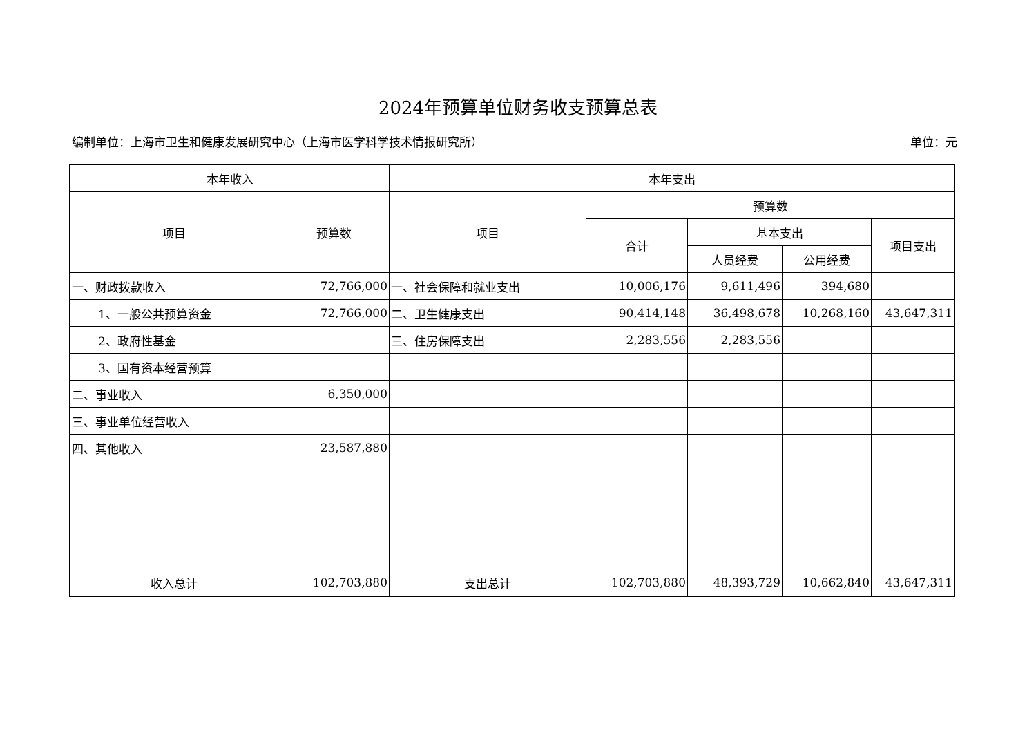2024年预算单位财务收支预算总表
编制单位：上海市卫生和健康发展研究中心（上海市医学科学技术情报研究所） 单位：元
| 本年收入 | | 本年支出 | | | | |
| --- | --- | --- | --- | --- | --- | --- |
| 项目 | 预算数 | 项目 | 预算数 | | | |
| | | | 合计 | 基本支出 | | 项目支出 |
| | | | | 人员经费 | 公用经费 | |
| 一、财政拨款收入 | 72,766,000 | 一、社会保障和就业支出 | 10,006,176 | 9,611,496 | 394,680 | |
| 1、一般公共预算资金 | 72,766,000 | 二、卫生健康支出 | 90,414,148 | 36,498,678 | 10,268,160 | 43,647,311 |
| 2、政府性基金 | | 三、住房保障支出 | 2,283,556 | 2,283,556 | | |
| 3、国有资本经营预算 | | | | | | |
| 二、事业收入 | 6,350,000 | | | | | |
| 三、事业单位经营收入 | | | | | | |
| 四、其他收入 | 23,587,880 | | | | | |
| 收入总计 | 102,703,880 | 支出总计 | 102,703,880 | 48,393,729 | 10,662,840 | 43,647,311 |